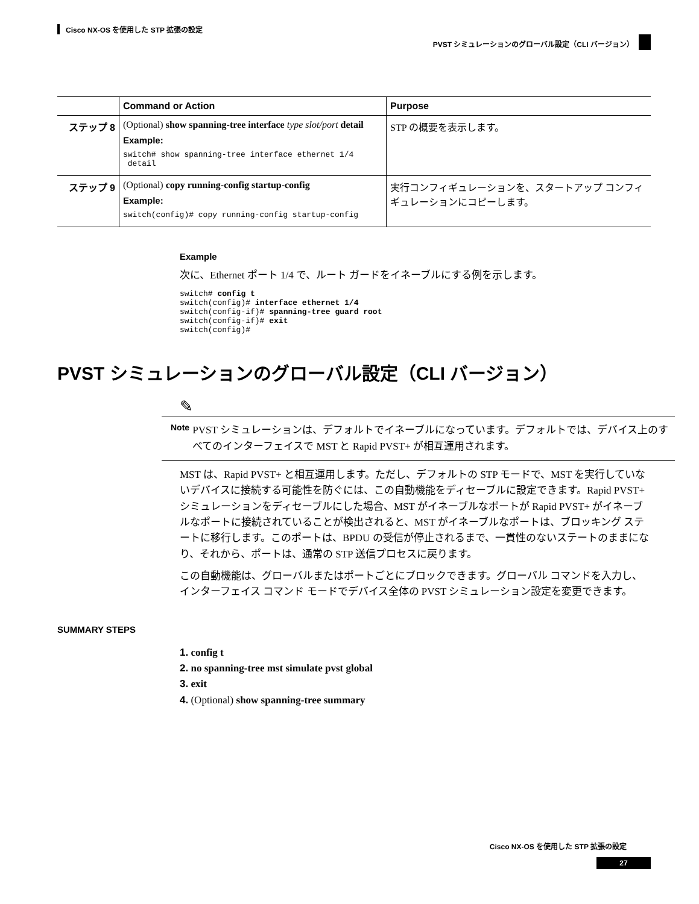Cisco NX-OS を使用した STP 拡張の設定
PVST シミュレーションのグローバル設定（CLI バージョン）
| | Command or Action | Purpose |
| --- | --- | --- |
| ステップ 8 | (Optional) show spanning-tree interface type slot/port detail Example: switch# show spanning-tree interface ethernet 1/4 detail | STP の概要を表示します。 |
| ステップ 9 | (Optional) copy running-config startup-config Example: switch(config)# copy running-config startup-config | 実行コンフィギュレーションを、スタートアップ コンフィギュレーションにコピーします。 |
Example
次に、Ethernet ポート 1/4 で、ルート ガードをイネーブルにする例を示します。
switch# config t
switch(config)# interface ethernet 1/4
switch(config-if)# spanning-tree guard root
switch(config-if)# exit
switch(config)#
PVST シミュレーションのグローバル設定（CLI バージョン）
✎
Note
PVST シミュレーションは、デフォルトでイネーブルになっています。デフォルトでは、デバイス上のすべてのインターフェイスで MST と Rapid PVST+ が相互運用されます。
MST は、Rapid PVST+ と相互運用します。ただし、デフォルトの STP モードで、MST を実行していないデバイスに接続する可能性を防ぐには、この自動機能をディセーブルに設定できます。Rapid PVST+ シミュレーションをディセーブルにした場合、MST がイネーブルなポートが Rapid PVST+ がイネーブルなポートに接続されていることが検出されると、MST がイネーブルなポートは、ブロッキング ステートに移行します。このポートは、BPDU の受信が停止されるまで、一貫性のないステートのままになり、それから、ポートは、通常の STP 送信プロセスに戻ります。
この自動機能は、グローバルまたはポートごとにブロックできます。グローバル コマンドを入力し、インターフェイス コマンド モードでデバイス全体の PVST シミュレーション設定を変更できます。
SUMMARY STEPS
1. config t
2. no spanning-tree mst simulate pvst global
3. exit
4. (Optional) show spanning-tree summary
Cisco NX-OS を使用した STP 拡張の設定
27